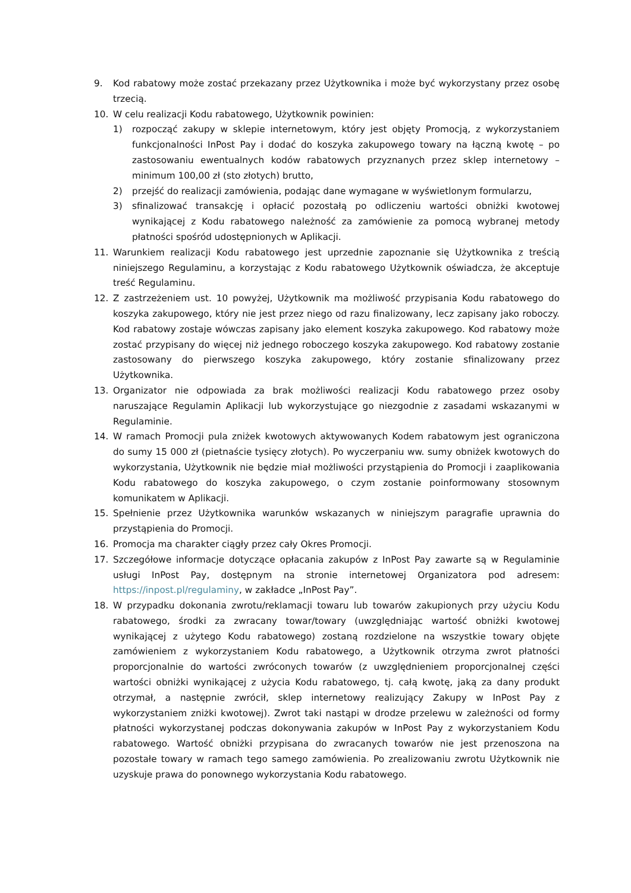9. Kod rabatowy może zostać przekazany przez Użytkownika i może być wykorzystany przez osobę trzecią.
10. W celu realizacji Kodu rabatowego, Użytkownik powinien:
1) rozpocząć zakupy w sklepie internetowym, który jest objęty Promocją, z wykorzystaniem funkcjonalności InPost Pay i dodać do koszyka zakupowego towary na łączną kwotę – po zastosowaniu ewentualnych kodów rabatowych przyznanych przez sklep internetowy – minimum 100,00 zł (sto złotych) brutto,
2) przejść do realizacji zamówienia, podając dane wymagane w wyświetlonym formularzu,
3) sfinalizować transakcję i opłacić pozostałą po odliczeniu wartości obniżki kwotowej wynikającej z Kodu rabatowego należność za zamówienie za pomocą wybranej metody płatności spośród udostępnionych w Aplikacji.
11. Warunkiem realizacji Kodu rabatowego jest uprzednie zapoznanie się Użytkownika z treścią niniejszego Regulaminu, a korzystając z Kodu rabatowego Użytkownik oświadcza, że akceptuje treść Regulaminu.
12. Z zastrzeżeniem ust. 10 powyżej, Użytkownik ma możliwość przypisania Kodu rabatowego do koszyka zakupowego, który nie jest przez niego od razu finalizowany, lecz zapisany jako roboczy. Kod rabatowy zostaje wówczas zapisany jako element koszyka zakupowego. Kod rabatowy może zostać przypisany do więcej niż jednego roboczego koszyka zakupowego. Kod rabatowy zostanie zastosowany do pierwszego koszyka zakupowego, który zostanie sfinalizowany przez Użytkownika.
13. Organizator nie odpowiada za brak możliwości realizacji Kodu rabatowego przez osoby naruszające Regulamin Aplikacji lub wykorzystujące go niezgodnie z zasadami wskazanymi w Regulaminie.
14. W ramach Promocji pula zniżek kwotowych aktywowanych Kodem rabatowym jest ograniczona do sumy 15 000 zł (pietnaście tysięcy złotych). Po wyczerpaniu ww. sumy obniżek kwotowych do wykorzystania, Użytkownik nie będzie miał możliwości przystąpienia do Promocji i zaaplikowania Kodu rabatowego do koszyka zakupowego, o czym zostanie poinformowany stosownym komunikatem w Aplikacji.
15. Spełnienie przez Użytkownika warunków wskazanych w niniejszym paragrafie uprawnia do przystąpienia do Promocji.
16. Promocja ma charakter ciągły przez cały Okres Promocji.
17. Szczegółowe informacje dotyczące opłacania zakupów z InPost Pay zawarte są w Regulaminie usługi InPost Pay, dostępnym na stronie internetowej Organizatora pod adresem: https://inpost.pl/regulaminy, w zakładce „InPost Pay”.
18. W przypadku dokonania zwrotu/reklamacji towaru lub towarów zakupionych przy użyciu Kodu rabatowego, środki za zwracany towar/towary (uwzględniając wartość obniżki kwotowej wynikającej z użytego Kodu rabatowego) zostaną rozdzielone na wszystkie towary objęte zamówieniem z wykorzystaniem Kodu rabatowego, a Użytkownik otrzyma zwrot płatności proporcjonalnie do wartości zwróconych towarów (z uwzględnieniem proporcjonalnej części wartości obniżki wynikającej z użycia Kodu rabatowego, tj. całą kwotę, jaką za dany produkt otrzymał, a następnie zwrócił, sklep internetowy realizujący Zakupy w InPost Pay z wykorzystaniem zniżki kwotowej). Zwrot taki nastąpi w drodze przelewu w zależności od formy płatności wykorzystanej podczas dokonywania zakupów w InPost Pay z wykorzystaniem Kodu rabatowego. Wartość obniżki przypisana do zwracanych towarów nie jest przenoszona na pozostałe towary w ramach tego samego zamówienia. Po zrealizowaniu zwrotu Użytkownik nie uzyskuje prawa do ponownego wykorzystania Kodu rabatowego.